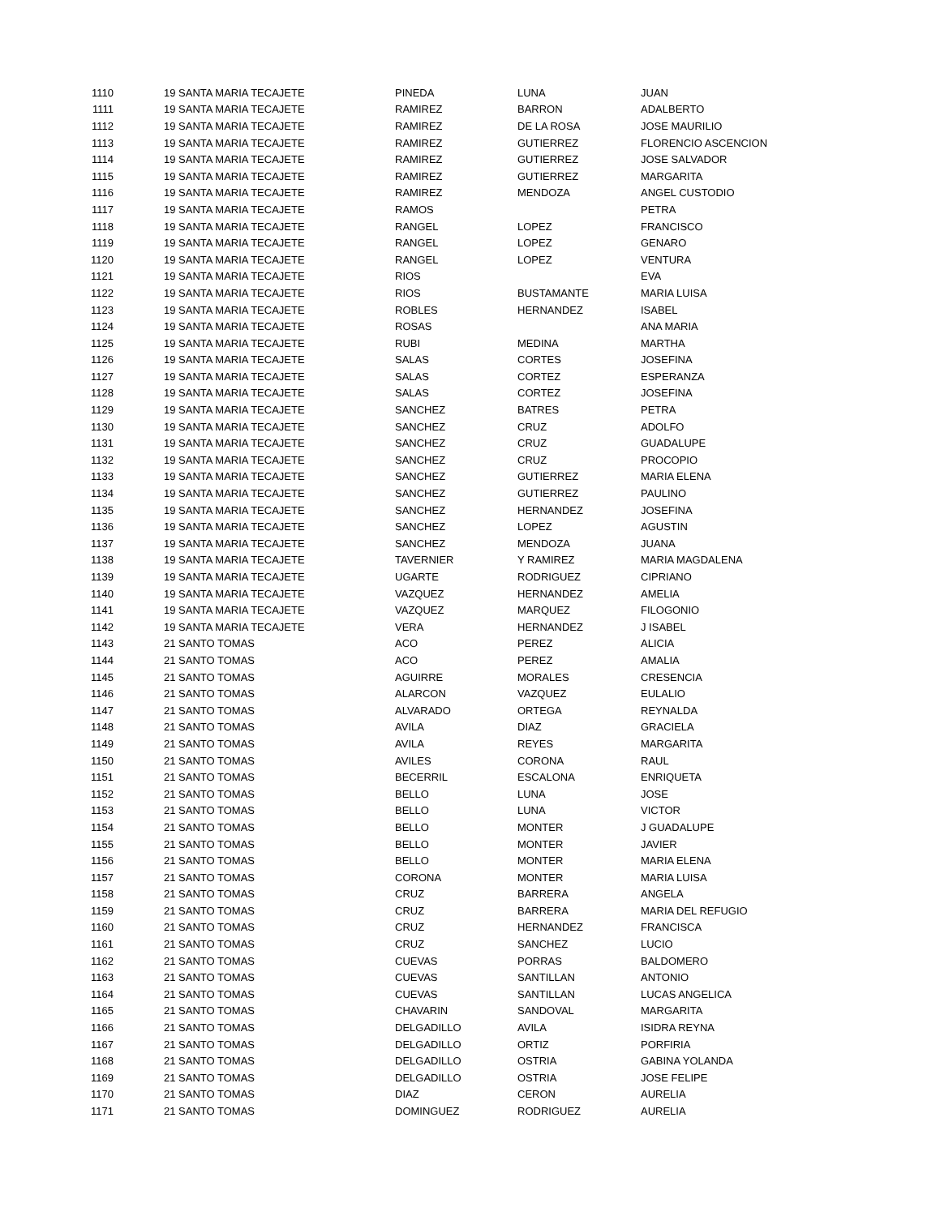| 1110 | 19 SANTA MARIA TECAJETE | PINEDA | LUNA | JUAN |
| 1111 | 19 SANTA MARIA TECAJETE | RAMIREZ | BARRON | ADALBERTO |
| 1112 | 19 SANTA MARIA TECAJETE | RAMIREZ | DE LA ROSA | JOSE MAURILIO |
| 1113 | 19 SANTA MARIA TECAJETE | RAMIREZ | GUTIERREZ | FLORENCIO ASCENCION |
| 1114 | 19 SANTA MARIA TECAJETE | RAMIREZ | GUTIERREZ | JOSE SALVADOR |
| 1115 | 19 SANTA MARIA TECAJETE | RAMIREZ | GUTIERREZ | MARGARITA |
| 1116 | 19 SANTA MARIA TECAJETE | RAMIREZ | MENDOZA | ANGEL CUSTODIO |
| 1117 | 19 SANTA MARIA TECAJETE | RAMOS | | PETRA |
| 1118 | 19 SANTA MARIA TECAJETE | RANGEL | LOPEZ | FRANCISCO |
| 1119 | 19 SANTA MARIA TECAJETE | RANGEL | LOPEZ | GENARO |
| 1120 | 19 SANTA MARIA TECAJETE | RANGEL | LOPEZ | VENTURA |
| 1121 | 19 SANTA MARIA TECAJETE | RIOS | | EVA |
| 1122 | 19 SANTA MARIA TECAJETE | RIOS | BUSTAMANTE | MARIA LUISA |
| 1123 | 19 SANTA MARIA TECAJETE | ROBLES | HERNANDEZ | ISABEL |
| 1124 | 19 SANTA MARIA TECAJETE | ROSAS | | ANA MARIA |
| 1125 | 19 SANTA MARIA TECAJETE | RUBI | MEDINA | MARTHA |
| 1126 | 19 SANTA MARIA TECAJETE | SALAS | CORTES | JOSEFINA |
| 1127 | 19 SANTA MARIA TECAJETE | SALAS | CORTEZ | ESPERANZA |
| 1128 | 19 SANTA MARIA TECAJETE | SALAS | CORTEZ | JOSEFINA |
| 1129 | 19 SANTA MARIA TECAJETE | SANCHEZ | BATRES | PETRA |
| 1130 | 19 SANTA MARIA TECAJETE | SANCHEZ | CRUZ | ADOLFO |
| 1131 | 19 SANTA MARIA TECAJETE | SANCHEZ | CRUZ | GUADALUPE |
| 1132 | 19 SANTA MARIA TECAJETE | SANCHEZ | CRUZ | PROCOPIO |
| 1133 | 19 SANTA MARIA TECAJETE | SANCHEZ | GUTIERREZ | MARIA ELENA |
| 1134 | 19 SANTA MARIA TECAJETE | SANCHEZ | GUTIERREZ | PAULINO |
| 1135 | 19 SANTA MARIA TECAJETE | SANCHEZ | HERNANDEZ | JOSEFINA |
| 1136 | 19 SANTA MARIA TECAJETE | SANCHEZ | LOPEZ | AGUSTIN |
| 1137 | 19 SANTA MARIA TECAJETE | SANCHEZ | MENDOZA | JUANA |
| 1138 | 19 SANTA MARIA TECAJETE | TAVERNIER | Y RAMIREZ | MARIA MAGDALENA |
| 1139 | 19 SANTA MARIA TECAJETE | UGARTE | RODRIGUEZ | CIPRIANO |
| 1140 | 19 SANTA MARIA TECAJETE | VAZQUEZ | HERNANDEZ | AMELIA |
| 1141 | 19 SANTA MARIA TECAJETE | VAZQUEZ | MARQUEZ | FILOGONIO |
| 1142 | 19 SANTA MARIA TECAJETE | VERA | HERNANDEZ | J ISABEL |
| 1143 | 21 SANTO TOMAS | ACO | PEREZ | ALICIA |
| 1144 | 21 SANTO TOMAS | ACO | PEREZ | AMALIA |
| 1145 | 21 SANTO TOMAS | AGUIRRE | MORALES | CRESENCIA |
| 1146 | 21 SANTO TOMAS | ALARCON | VAZQUEZ | EULALIO |
| 1147 | 21 SANTO TOMAS | ALVARADO | ORTEGA | REYNALDA |
| 1148 | 21 SANTO TOMAS | AVILA | DIAZ | GRACIELA |
| 1149 | 21 SANTO TOMAS | AVILA | REYES | MARGARITA |
| 1150 | 21 SANTO TOMAS | AVILES | CORONA | RAUL |
| 1151 | 21 SANTO TOMAS | BECERRIL | ESCALONA | ENRIQUETA |
| 1152 | 21 SANTO TOMAS | BELLO | LUNA | JOSE |
| 1153 | 21 SANTO TOMAS | BELLO | LUNA | VICTOR |
| 1154 | 21 SANTO TOMAS | BELLO | MONTER | J GUADALUPE |
| 1155 | 21 SANTO TOMAS | BELLO | MONTER | JAVIER |
| 1156 | 21 SANTO TOMAS | BELLO | MONTER | MARIA ELENA |
| 1157 | 21 SANTO TOMAS | CORONA | MONTER | MARIA LUISA |
| 1158 | 21 SANTO TOMAS | CRUZ | BARRERA | ANGELA |
| 1159 | 21 SANTO TOMAS | CRUZ | BARRERA | MARIA DEL REFUGIO |
| 1160 | 21 SANTO TOMAS | CRUZ | HERNANDEZ | FRANCISCA |
| 1161 | 21 SANTO TOMAS | CRUZ | SANCHEZ | LUCIO |
| 1162 | 21 SANTO TOMAS | CUEVAS | PORRAS | BALDOMERO |
| 1163 | 21 SANTO TOMAS | CUEVAS | SANTILLAN | ANTONIO |
| 1164 | 21 SANTO TOMAS | CUEVAS | SANTILLAN | LUCAS ANGELICA |
| 1165 | 21 SANTO TOMAS | CHAVARIN | SANDOVAL | MARGARITA |
| 1166 | 21 SANTO TOMAS | DELGADILLO | AVILA | ISIDRA REYNA |
| 1167 | 21 SANTO TOMAS | DELGADILLO | ORTIZ | PORFIRIA |
| 1168 | 21 SANTO TOMAS | DELGADILLO | OSTRIA | GABINA YOLANDA |
| 1169 | 21 SANTO TOMAS | DELGADILLO | OSTRIA | JOSE FELIPE |
| 1170 | 21 SANTO TOMAS | DIAZ | CERON | AURELIA |
| 1171 | 21 SANTO TOMAS | DOMINGUEZ | RODRIGUEZ | AURELIA |